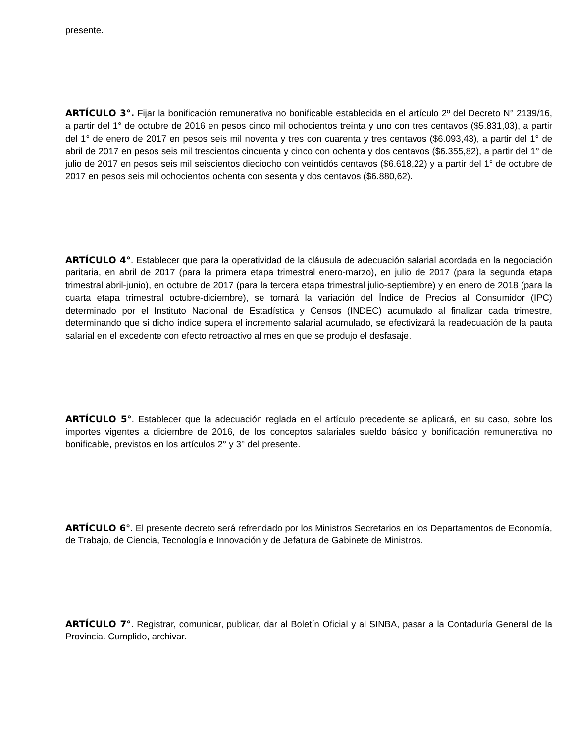presente.
ARTÍCULO 3°. Fijar la bonificación remunerativa no bonificable establecida en el artículo 2º del Decreto N° 2139/16, a partir del 1° de octubre de 2016 en pesos cinco mil ochocientos treinta y uno con tres centavos ($5.831,03), a partir del 1° de enero de 2017 en pesos seis mil noventa y tres con cuarenta y tres centavos ($6.093,43), a partir del 1° de abril de 2017 en pesos seis mil trescientos cincuenta y cinco con ochenta y dos centavos ($6.355,82), a partir del 1° de julio de 2017 en pesos seis mil seiscientos dieciocho con veintidós centavos ($6.618,22) y a partir del 1° de octubre de 2017 en pesos seis mil ochocientos ochenta con sesenta y dos centavos ($6.880,62).
ARTÍCULO 4°. Establecer que para la operatividad de la cláusula de adecuación salarial acordada en la negociación paritaria, en abril de 2017 (para la primera etapa trimestral enero-marzo), en julio de 2017 (para la segunda etapa trimestral abril-junio), en octubre de 2017 (para la tercera etapa trimestral julio-septiembre) y en enero de 2018 (para la cuarta etapa trimestral octubre-diciembre), se tomará la variación del Índice de Precios al Consumidor (IPC) determinado por el Instituto Nacional de Estadística y Censos (INDEC) acumulado al finalizar cada trimestre, determinando que si dicho índice supera el incremento salarial acumulado, se efectivizará la readecuación de la pauta salarial en el excedente con efecto retroactivo al mes en que se produjo el desfasaje.
ARTÍCULO 5°. Establecer que la adecuación reglada en el artículo precedente se aplicará, en su caso, sobre los importes vigentes a diciembre de 2016, de los conceptos salariales sueldo básico y bonificación remunerativa no bonificable, previstos en los artículos 2° y 3° del presente.
ARTÍCULO 6°. El presente decreto será refrendado por los Ministros Secretarios en los Departamentos de Economía, de Trabajo, de Ciencia, Tecnología e Innovación y de Jefatura de Gabinete de Ministros.
ARTÍCULO 7°. Registrar, comunicar, publicar, dar al Boletín Oficial y al SINBA, pasar a la Contaduría General de la Provincia. Cumplido, archivar.